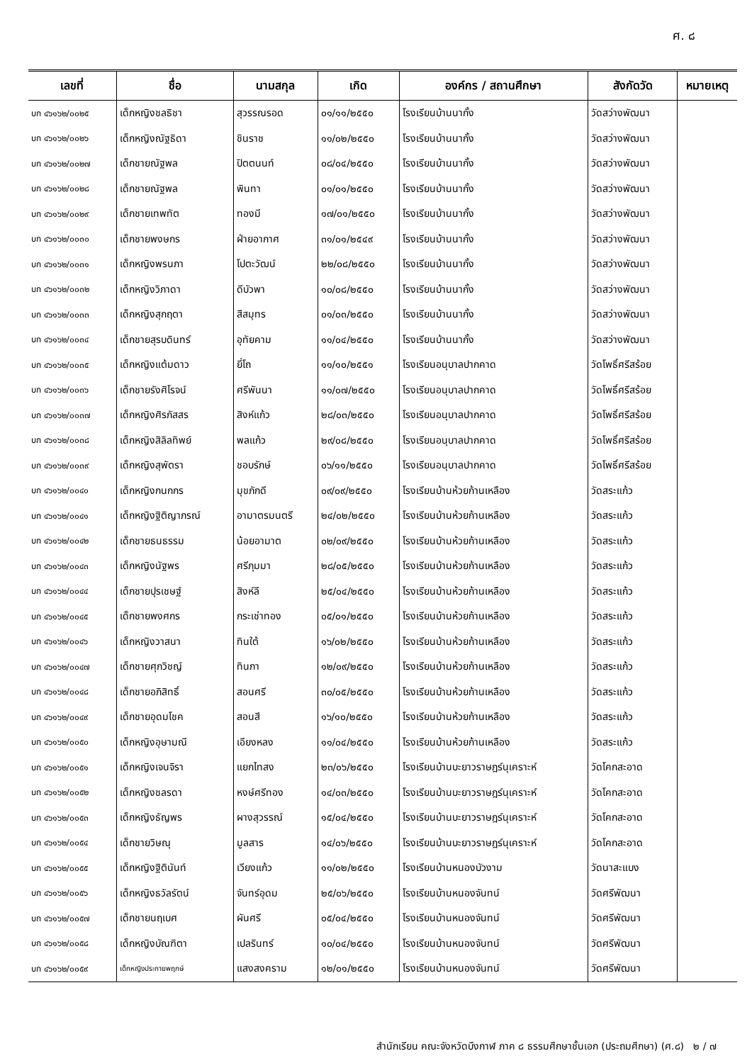ศ. ๘
| เลขที่ | ชื่อ | นามสกุล | เกิด | องค์กร / สถานศึกษา | สังกัดวัด | หมายเหตุ |
| --- | --- | --- | --- | --- | --- | --- |
| บก ๔๖๑๖๒/๐๐๒๕ | เด็กหญิงชลธิชา | สุวรรณรอด | ๐๑/๑๑/๒๕๕๐ | โรงเรียนบ้านนากั้ง | วัดสว่างพัฒนา | |
| บก ๔๖๑๖๒/๐๐๒๖ | เด็กหญิงณัฐธิดา | ชินราช | ๑๑/๐๒/๒๕๕๐ | โรงเรียนบ้านนากั้ง | วัดสว่างพัฒนา | |
| บก ๔๖๑๖๒/๐๐๒๗ | เด็กชายณัฐพล | ปิตตนนท์ | ๐๘/๐๔/๒๕๕๐ | โรงเรียนบ้านนากั้ง | วัดสว่างพัฒนา | |
| บก ๔๖๑๖๒/๐๐๒๘ | เด็กชายณัฐพล | พินทา | ๐๑/๐๑/๒๕๕๐ | โรงเรียนบ้านนากั้ง | วัดสว่างพัฒนา | |
| บก ๔๖๑๖๒/๐๐๒๙ | เด็กชายเทพทัต | ทองมี | ๑๗/๐๑/๒๕๕๐ | โรงเรียนบ้านนากั้ง | วัดสว่างพัฒนา | |
| บก ๔๖๑๖๒/๐๐๓๐ | เด็กชายพงษกร | ฝ่ายอากาศ | ๓๑/๐๑/๒๕๔๙ | โรงเรียนบ้านนากั้ง | วัดสว่างพัฒนา | |
| บก ๔๖๑๖๒/๐๐๓๑ | เด็กหญิงพรนภา | โปตะวัฒน์ | ๒๒/๐๘/๒๕๕๐ | โรงเรียนบ้านนากั้ง | วัดสว่างพัฒนา | |
| บก ๔๖๑๖๒/๐๐๓๒ | เด็กหญิงวิภาดา | ดีบัวพา | ๑๐/๐๘/๒๕๕๐ | โรงเรียนบ้านนากั้ง | วัดสว่างพัฒนา | |
| บก ๔๖๑๖๒/๐๐๓๓ | เด็กหญิงสุกฤตา | สีสมุทร | ๐๑/๐๓/๒๕๕๐ | โรงเรียนบ้านนากั้ง | วัดสว่างพัฒนา | |
| บก ๔๖๑๖๒/๐๐๓๔ | เด็กชายสุรบดินทร์ | อุทัยคาม | ๑๑/๐๔/๒๕๕๐ | โรงเรียนบ้านนากั้ง | วัดสว่างพัฒนา | |
| บก ๔๖๑๖๒/๐๐๓๕ | เด็กหญิงแต้มดาว | ยี่โถ | ๑๑/๑๐/๒๕๕๑ | โรงเรียนอนุบาลปากคาด | วัดโพธิ์ศรีสร้อย | |
| บก ๔๖๑๖๒/๐๐๓๖ | เด็กชายรังศิโรจน์ | ศรีพันนา | ๑๑/๐๗/๒๕๕๐ | โรงเรียนอนุบาลปากคาด | วัดโพธิ์ศรีสร้อย | |
| บก ๔๖๑๖๒/๐๐๓๗ | เด็กหญิงศิรภัสสร | สิงห์แก้ว | ๒๘/๐๓/๒๕๕๐ | โรงเรียนอนุบาลปากคาด | วัดโพธิ์ศรีสร้อย | |
| บก ๔๖๑๖๒/๐๐๓๘ | เด็กหญิงสิลิลทิพย์ | พลแก้ว | ๒๙/๐๘/๒๕๕๐ | โรงเรียนอนุบาลปากคาด | วัดโพธิ์ศรีสร้อย | |
| บก ๔๖๑๖๒/๐๐๓๙ | เด็กหญิงสุพัตรา | ชอบรักษ์ | ๐๖/๑๑/๒๕๕๐ | โรงเรียนอนุบาลปากคาด | วัดโพธิ์ศรีสร้อย | |
| บก ๔๖๑๖๒/๐๐๔๐ | เด็กหญิงกนกกร | มุขภักดี | ๐๙/๐๙/๒๕๕๐ | โรงเรียนบ้านห้วยก้านเหลือง | วัดสระแก้ว | |
| บก ๔๖๑๖๒/๐๐๔๑ | เด็กหญิงฐิติญาภรณ์ | อามาตรมนตรี | ๒๔/๐๒/๒๕๕๐ | โรงเรียนบ้านห้วยก้านเหลือง | วัดสระแก้ว | |
| บก ๔๖๑๖๒/๐๐๔๒ | เด็กชายธนธรรม | น้อยอามาต | ๐๒/๐๙/๒๕๕๐ | โรงเรียนบ้านห้วยก้านเหลือง | วัดสระแก้ว | |
| บก ๔๖๑๖๒/๐๐๔๓ | เด็กหญิงนัฐพร | ศรีภุมมา | ๒๘/๐๕/๒๕๕๐ | โรงเรียนบ้านห้วยก้านเหลือง | วัดสระแก้ว | |
| บก ๔๖๑๖๒/๐๐๔๔ | เด็กชายปุรเชษฐ์ | สิงห์ลี | ๒๕/๐๔/๒๕๕๐ | โรงเรียนบ้านห้วยก้านเหลือง | วัดสระแก้ว | |
| บก ๔๖๑๖๒/๐๐๔๕ | เด็กชายพงศกร | กระเช่าทอง | ๐๕/๐๑/๒๕๕๐ | โรงเรียนบ้านห้วยก้านเหลือง | วัดสระแก้ว | |
| บก ๔๖๑๖๒/๐๐๔๖ | เด็กหญิงวาสนา | ทินใต้ | ๑๖/๐๒/๒๕๕๐ | โรงเรียนบ้านห้วยก้านเหลือง | วัดสระแก้ว | |
| บก ๔๖๑๖๒/๐๐๔๗ | เด็กชายศุภวิชญ์ | ทินภา | ๑๒/๐๙/๒๕๕๐ | โรงเรียนบ้านห้วยก้านเหลือง | วัดสระแก้ว | |
| บก ๔๖๑๖๒/๐๐๔๘ | เด็กชายอภิสิทธิ์ | สอนศรี | ๓๐/๐๕/๒๕๕๐ | โรงเรียนบ้านห้วยก้านเหลือง | วัดสระแก้ว | |
| บก ๔๖๑๖๒/๐๐๔๙ | เด็กชายอุดมโชค | สอนสี | ๑๖/๑๐/๒๕๕๐ | โรงเรียนบ้านห้วยก้านเหลือง | วัดสระแก้ว | |
| บก ๔๖๑๖๒/๐๐๕๐ | เด็กหญิงอุษามณี | เอียงหลง | ๑๑/๐๔/๒๕๕๐ | โรงเรียนบ้านห้วยก้านเหลือง | วัดสระแก้ว | |
| บก ๔๖๑๖๒/๐๐๕๑ | เด็กหญิงเจนจิรา | แยกไทสง | ๒๓/๐๖/๒๕๕๐ | โรงเรียนบ้านบะยาวราษฎร์นุเคราะห์ | วัดโคกสะอาด | |
| บก ๔๖๑๖๒/๐๐๕๒ | เด็กหญิงชลรดา | หงษ์ศรีทอง | ๑๔/๐๓/๒๕๕๐ | โรงเรียนบ้านบะยาวราษฎร์นุเคราะห์ | วัดโคกสะอาด | |
| บก ๔๖๑๖๒/๐๐๕๓ | เด็กหญิงธัญพร | ผางสุวรรณ์ | ๑๕/๐๔/๒๕๕๐ | โรงเรียนบ้านบะยาวราษฎร์นุเคราะห์ | วัดโคกสะอาด | |
| บก ๔๖๑๖๒/๐๐๕๔ | เด็กชายวิษณุ | มูลสาร | ๑๔/๐๖/๒๕๕๐ | โรงเรียนบ้านบะยาวราษฎร์นุเคราะห์ | วัดโคกสะอาด | |
| บก ๔๖๑๖๒/๐๐๕๕ | เด็กหญิงฐิตินันท์ | เวียงแก้ว | ๑๑/๐๒/๒๕๕๐ | โรงเรียนบ้านหนองบัวงาม | วัดนาสะแบง | |
| บก ๔๖๑๖๒/๐๐๕๖ | เด็กหญิงธวัลรัตน์ | จันทร์อุดม | ๒๕/๐๖/๒๕๕๐ | โรงเรียนบ้านหนองจันทน์ | วัดศรีพัฒนา | |
| บก ๔๖๑๖๒/๐๐๕๗ | เด็กชายนฤเบศ | ผันศรี | ๐๕/๐๔/๒๕๕๐ | โรงเรียนบ้านหนองจันทน์ | วัดศรีพัฒนา | |
| บก ๔๖๑๖๒/๐๐๕๘ | เด็กหญิงบัณฑิตา | เปลรินทร์ | ๑๐/๐๔/๒๕๕๐ | โรงเรียนบ้านหนองจันทน์ | วัดศรีพัฒนา | |
| บก ๔๖๑๖๒/๐๐๕๙ | เด็กหญิงประกายพฤกษ์ | แสงสงคราม | ๑๒/๐๑/๒๕๕๐ | โรงเรียนบ้านหนองจันทน์ | วัดศรีพัฒนา | |
สำนักเรียน คณะจังหวัดบึงกาฬ ภาค ๘ ธรรมศึกษาชั้นเอก (ประถมศึกษา) (ศ.๘) ๒ / ๗